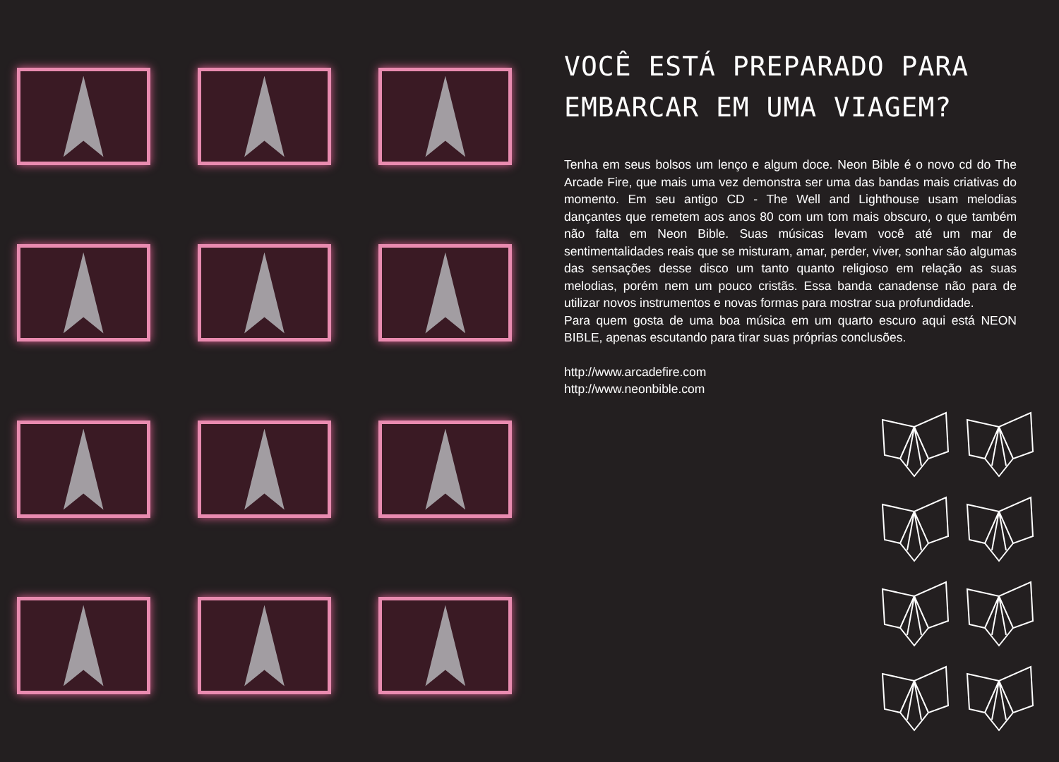VOCÊ ESTÁ PREPARADO PARA EMBARCAR EM UMA VIAGEM?
Tenha em seus bolsos um lenço e algum doce. Neon Bible é o novo cd do The Arcade Fire, que mais uma vez demonstra ser uma das bandas mais criativas do momento. Em seu antigo CD - The Well and Lighthouse usam melodias dançantes que remetem aos anos 80 com um tom mais obscuro, o que também não falta em Neon Bible. Suas músicas levam você até um mar de sentimentalidades reais que se misturam, amar, perder, viver, sonhar são algumas das sensações desse disco um tanto quanto religioso em relação as suas melodias, porém nem um pouco cristãs. Essa banda canadense não para de utilizar novos instrumentos e novas formas para mostrar sua profundidade.
Para quem gosta de uma boa música em um quarto escuro aqui está NEON BIBLE, apenas escutando para tirar suas próprias conclusões.
http://www.arcadefire.com
http://www.neonbible.com